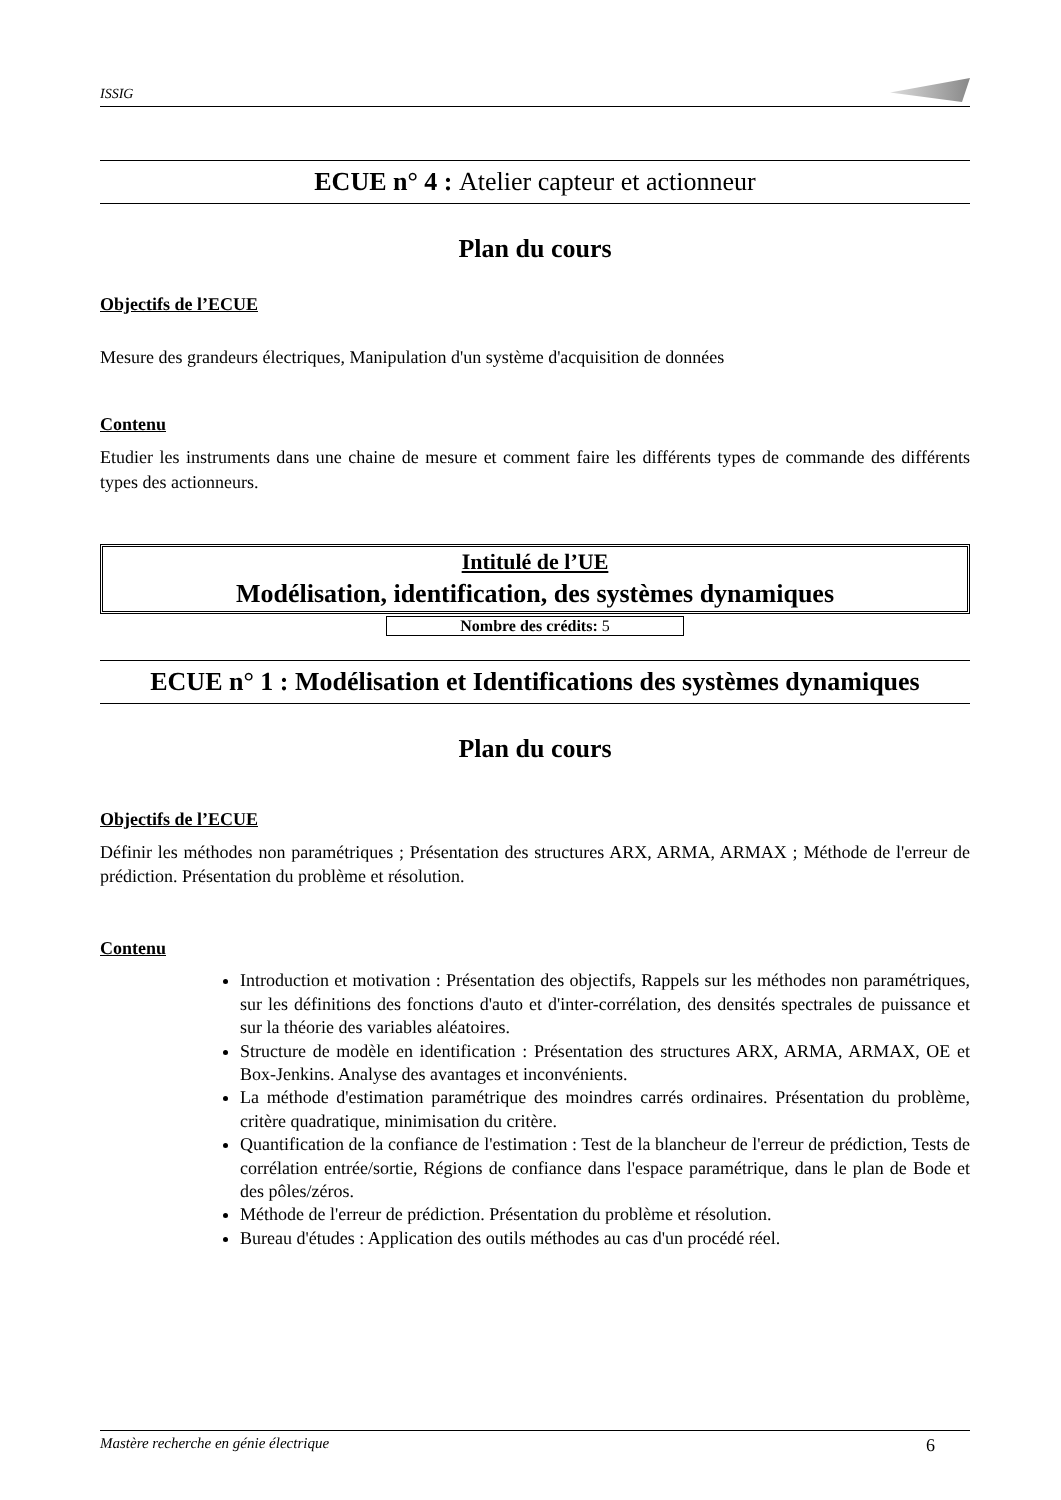ISSIG
ECUE n° 4 : Atelier capteur et actionneur
Plan du cours
Objectifs de l’ECUE
Mesure des grandeurs électriques, Manipulation d'un système d'acquisition de données
Contenu
Etudier les instruments dans une chaine de mesure et comment faire les différents types de commande des différents types des actionneurs.
Intitulé de l’UE
Modélisation, identification, des systèmes dynamiques
Nombre des crédits: 5
ECUE n° 1 : Modélisation et Identifications des systèmes dynamiques
Plan du cours
Objectifs de l’ECUE
Définir les méthodes non paramétriques ; Présentation des structures ARX, ARMA, ARMAX ; Méthode de l'erreur de prédiction. Présentation du problème et résolution.
Contenu
Introduction et motivation : Présentation des objectifs, Rappels sur les méthodes non paramétriques, sur les définitions des fonctions d'auto et d'inter-corrélation, des densités spectrales de puissance et sur la théorie des variables aléatoires.
Structure de modèle en identification : Présentation des structures ARX, ARMA, ARMAX, OE et Box-Jenkins. Analyse des avantages et inconvénients.
La méthode d'estimation paramétrique des moindres carrés ordinaires. Présentation du problème, critère quadratique, minimisation du critère.
Quantification de la confiance de l'estimation : Test de la blancheur de l'erreur de prédiction, Tests de corrélation entrée/sortie, Régions de confiance dans l'espace paramétrique, dans le plan de Bode et des pôles/zéros.
Méthode de l'erreur de prédiction. Présentation du problème et résolution.
Bureau d'études : Application des outils méthodes au cas d'un procédé réel.
Mastère recherche en génie électrique 6